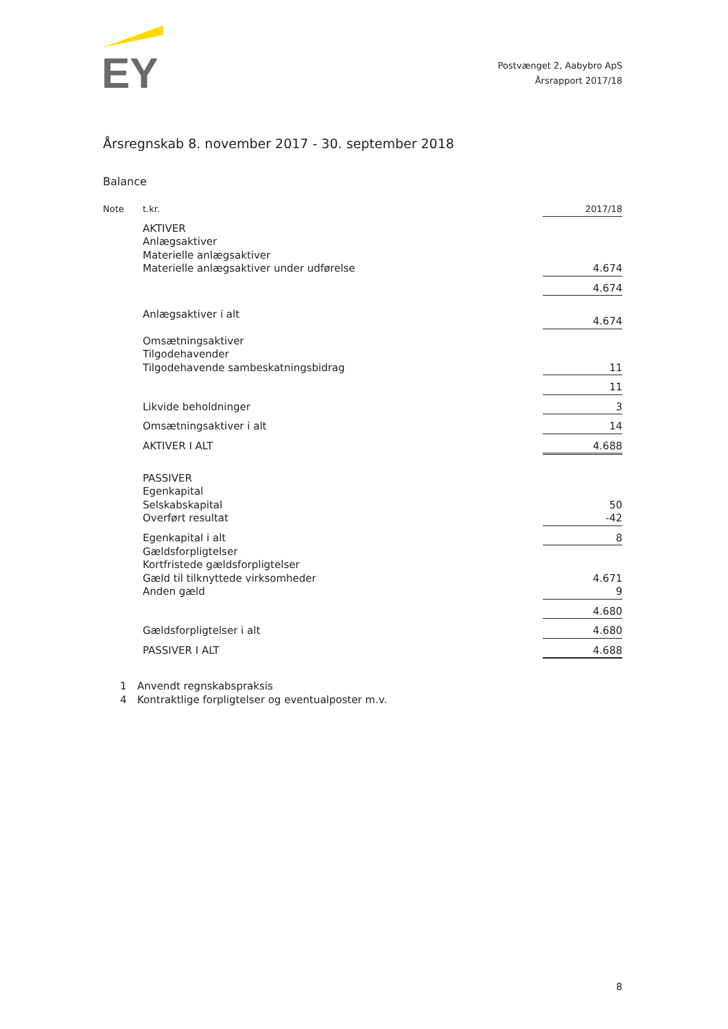EY
Postvænget 2, Aabybro ApS
Årsrapport 2017/18
Årsregnskab 8. november 2017 - 30. september 2018
Balance
| Note | t.kr. | 2017/18 |
| --- | --- | --- |
| | AKTIVER | |
| | Anlægsaktiver | |
| | Materielle anlægsaktiver | |
| | Materielle anlægsaktiver under udførelse | 4.674 |
| | | 4.674 |
| | Anlægsaktiver i alt | 4.674 |
| | Omsætningsaktiver | |
| | Tilgodehavender | |
| | Tilgodehavende sambeskatningsbidrag | 11 |
| | | 11 |
| | Likvide beholdninger | 3 |
| | Omsætningsaktiver i alt | 14 |
| | AKTIVER I ALT | 4.688 |
| | PASSIVER | |
| | Egenkapital | |
| | Selskabskapital | 50 |
| | Overført resultat | -42 |
| | Egenkapital i alt | 8 |
| | Gældsforpligtelser | |
| | Kortfristede gældsforpligtelser | |
| | Gæld til tilknyttede virksomheder | 4.671 |
| | Anden gæld | 9 |
| | | 4.680 |
| | Gældsforpligtelser i alt | 4.680 |
| | PASSIVER I ALT | 4.688 |
1 Anvendt regnskabspraksis
4 Kontraktlige forpligtelser og eventualposter m.v.
8